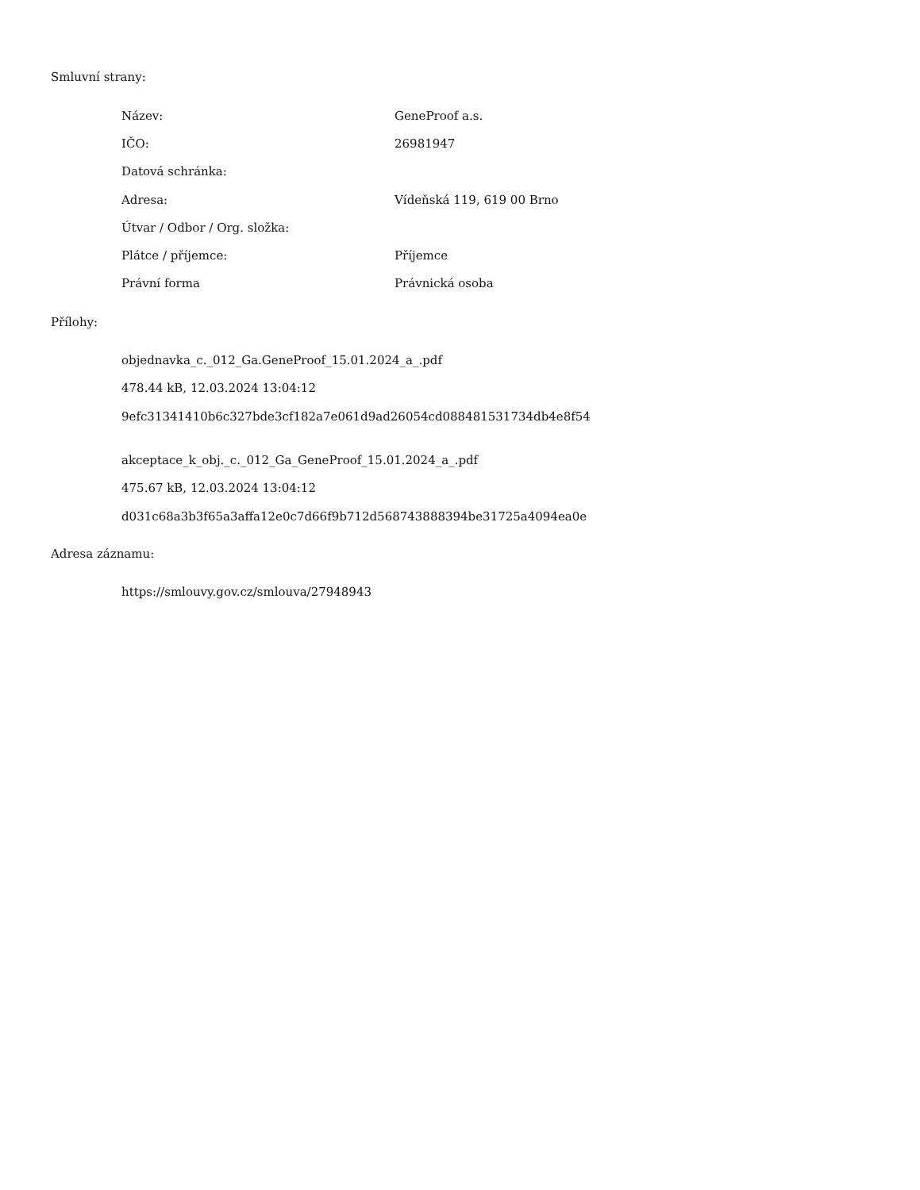Smluvní strany:
| Název: | GeneProof a.s. |
| IČO: | 26981947 |
| Datová schránka: | |
| Adresa: | Vídeňská 119, 619 00 Brno |
| Útvar / Odbor / Org. složka: | |
| Plátce / příjemce: | Příjemce |
| Právní forma | Právnická osoba |
Přílohy:
objednavka_c._012_Ga.GeneProof_15.01.2024_a_.pdf
478.44 kB, 12.03.2024 13:04:12
9efc31341410b6c327bde3cf182a7e061d9ad26054cd088481531734db4e8f54
akceptace_k_obj._c._012_Ga_GeneProof_15.01.2024_a_.pdf
475.67 kB, 12.03.2024 13:04:12
d031c68a3b3f65a3affa12e0c7d66f9b712d568743888394be31725a4094ea0e
Adresa záznamu:
https://smlouvy.gov.cz/smlouva/27948943